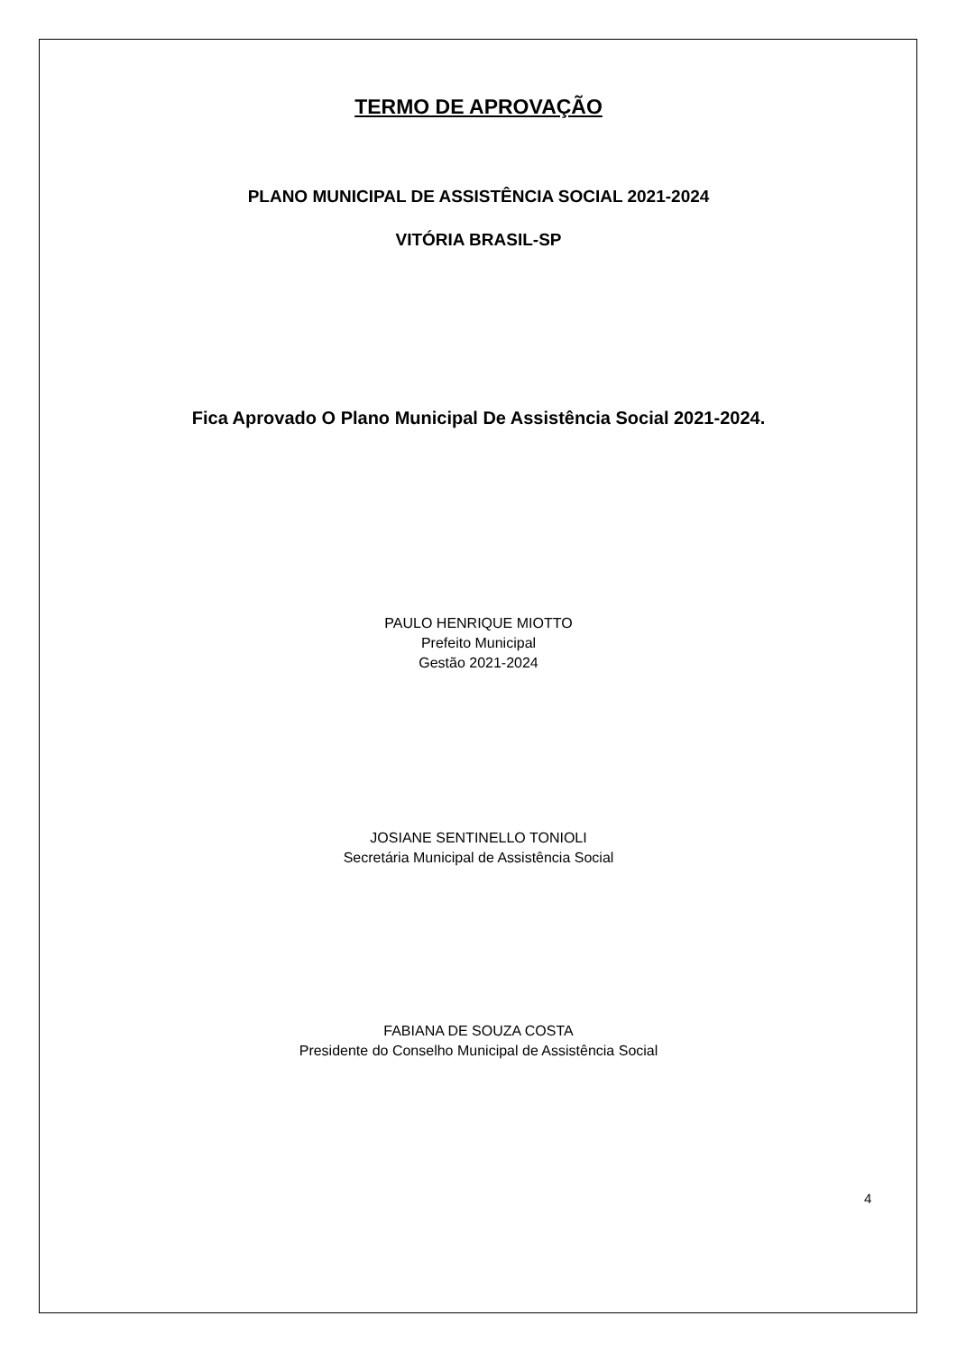TERMO DE APROVAÇÃO
PLANO MUNICIPAL DE ASSISTÊNCIA SOCIAL 2021-2024
VITÓRIA BRASIL-SP
Fica Aprovado O Plano Municipal De Assistência Social 2021-2024.
PAULO HENRIQUE MIOTTO
Prefeito Municipal
Gestão 2021-2024
JOSIANE SENTINELLO TONIOLI
Secretária Municipal de Assistência Social
FABIANA DE SOUZA COSTA
Presidente do Conselho Municipal de Assistência Social
4